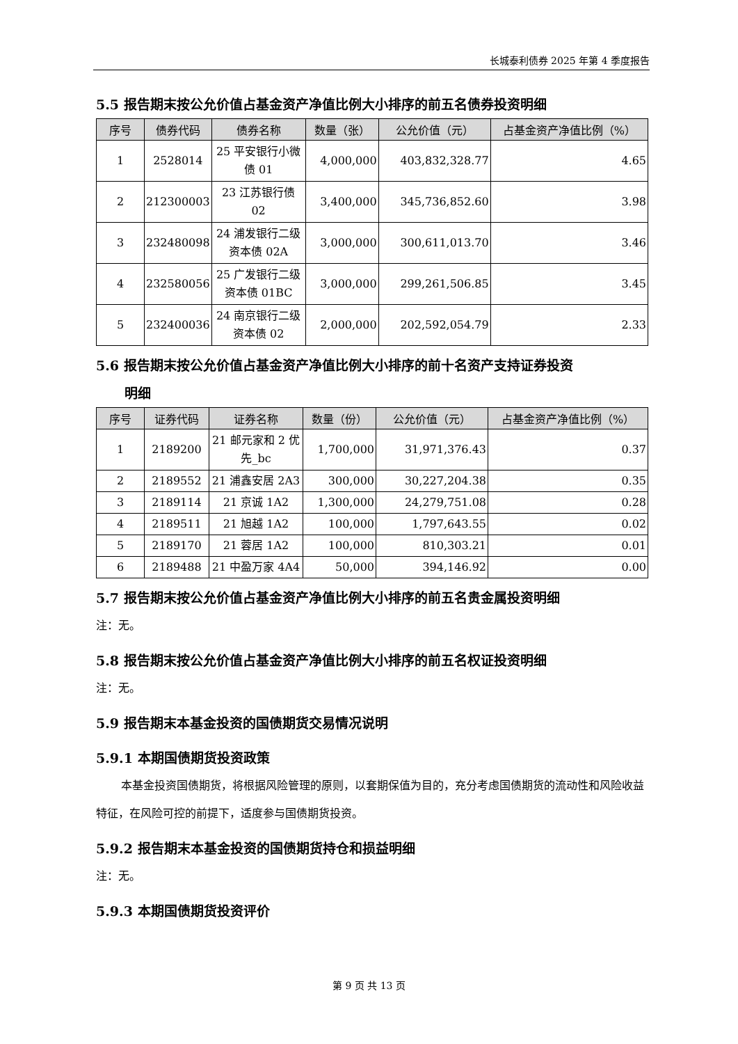长城泰利债券 2025 年第 4 季度报告
5.5 报告期末按公允价值占基金资产净值比例大小排序的前五名债券投资明细
| 序号 | 债券代码 | 债券名称 | 数量（张） | 公允价值（元） | 占基金资产净值比例（%） |
| --- | --- | --- | --- | --- | --- |
| 1 | 2528014 | 25 平安银行小微债 01 | 4,000,000 | 403,832,328.77 | 4.65 |
| 2 | 212300003 | 23 江苏银行债 02 | 3,400,000 | 345,736,852.60 | 3.98 |
| 3 | 232480098 | 24 浦发银行二级资本债 02A | 3,000,000 | 300,611,013.70 | 3.46 |
| 4 | 232580056 | 25 广发银行二级资本债 01BC | 3,000,000 | 299,261,506.85 | 3.45 |
| 5 | 232400036 | 24 南京银行二级资本债 02 | 2,000,000 | 202,592,054.79 | 2.33 |
5.6 报告期末按公允价值占基金资产净值比例大小排序的前十名资产支持证券投资
明细
| 序号 | 证券代码 | 证券名称 | 数量（份） | 公允价值（元） | 占基金资产净值比例（%） |
| --- | --- | --- | --- | --- | --- |
| 1 | 2189200 | 21 邮元家和 2 优先_bc | 1,700,000 | 31,971,376.43 | 0.37 |
| 2 | 2189552 | 21 浦鑫安居 2A3 | 300,000 | 30,227,204.38 | 0.35 |
| 3 | 2189114 | 21 京诚 1A2 | 1,300,000 | 24,279,751.08 | 0.28 |
| 4 | 2189511 | 21 旭越 1A2 | 100,000 | 1,797,643.55 | 0.02 |
| 5 | 2189170 | 21 蓉居 1A2 | 100,000 | 810,303.21 | 0.01 |
| 6 | 2189488 | 21 中盈万家 4A4 | 50,000 | 394,146.92 | 0.00 |
5.7 报告期末按公允价值占基金资产净值比例大小排序的前五名贵金属投资明细
注：无。
5.8 报告期末按公允价值占基金资产净值比例大小排序的前五名权证投资明细
注：无。
5.9 报告期末本基金投资的国债期货交易情况说明
5.9.1 本期国债期货投资政策
本基金投资国债期货，将根据风险管理的原则，以套期保值为目的，充分考虑国债期货的流动性和风险收益特征，在风险可控的前提下，适度参与国债期货投资。
5.9.2 报告期末本基金投资的国债期货持仓和损益明细
注：无。
5.9.3 本期国债期货投资评价
第 9 页 共 13 页